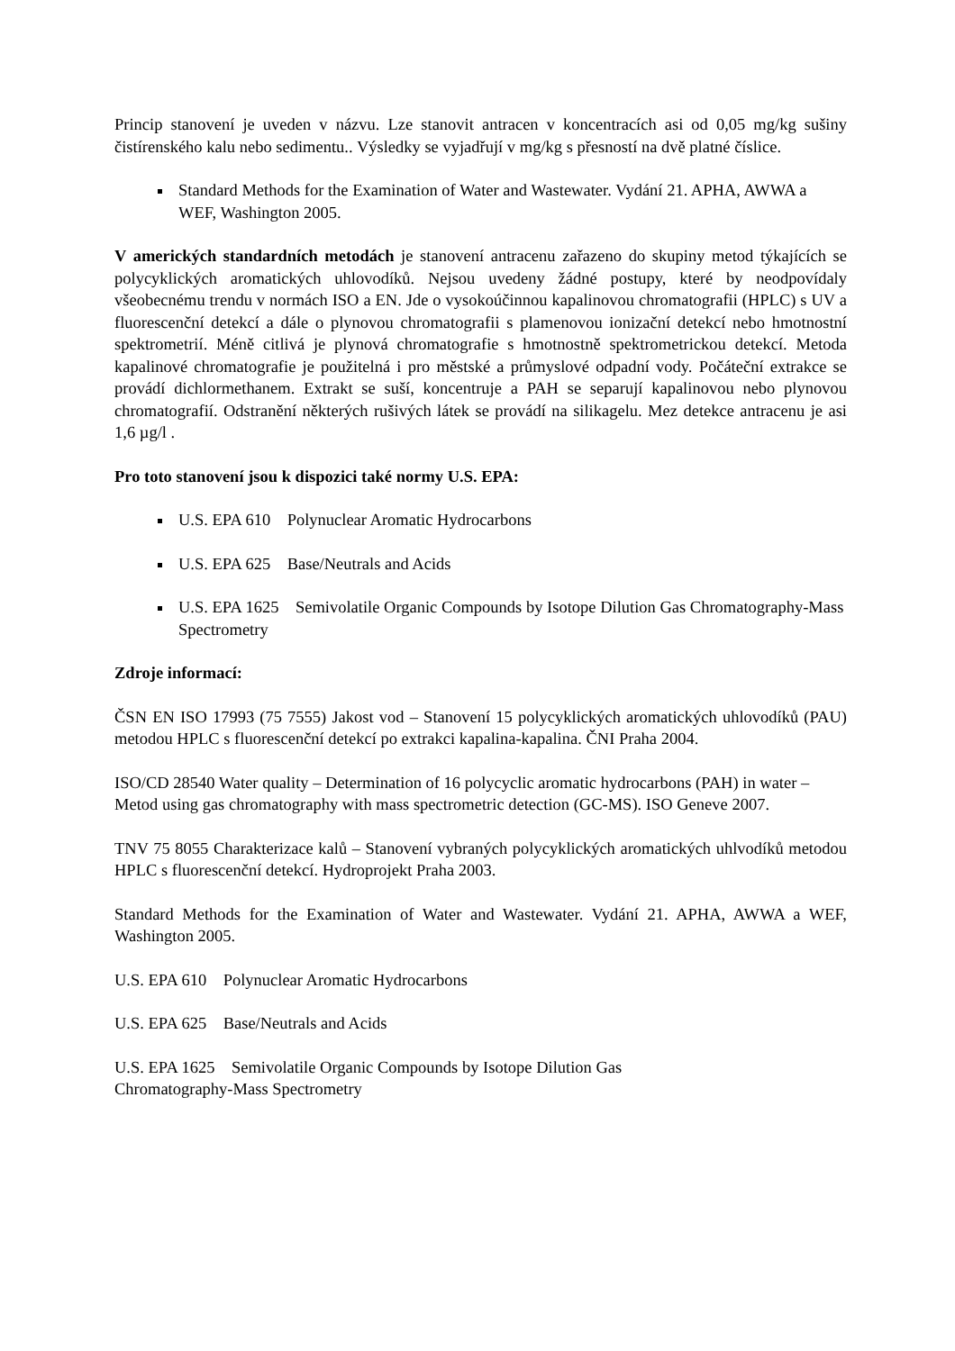Princip stanovení je uveden v názvu. Lze stanovit antracen v koncentracích asi od 0,05 mg/kg sušiny čistírenského kalu nebo sedimentu.. Výsledky se vyjadřují v mg/kg s přesností na dvě platné číslice.
Standard Methods for the Examination of Water and Wastewater. Vydání 21. APHA, AWWA a WEF, Washington 2005.
V amerických standardních metodách je stanovení antracenu zařazeno do skupiny metod týkajících se polycyklických aromatických uhlovodíků. Nejsou uvedeny žádné postupy, které by neodpovídaly všeobecnému trendu v normách ISO a EN. Jde o vysokoúčinnou kapalinovou chromatografii (HPLC) s UV a fluorescenční detekcí a dále o plynovou chromatografii s plamenovou ionizační detekcí nebo hmotnostní spektrometrií. Méně citlivá je plynová chromatografie s hmotnostně spektrometrickou detekcí. Metoda kapalinové chromatografie je použitelná i pro městské a průmyslové odpadní vody. Počáteční extrakce se provádí dichlormethanem. Extrakt se suší, koncentruje a PAH se separují kapalinovou nebo plynovou chromatografií. Odstranění některých rušivých látek se provádí na silikagelu. Mez detekce antracenu je asi 1,6 µg/l .
Pro toto stanovení jsou k dispozici také normy U.S. EPA:
U.S. EPA 610 Polynuclear Aromatic Hydrocarbons
U.S. EPA 625 Base/Neutrals and Acids
U.S. EPA 1625 Semivolatile Organic Compounds by Isotope Dilution Gas Chromatography-Mass Spectrometry
Zdroje informací:
ČSN EN ISO 17993 (75 7555) Jakost vod – Stanovení 15 polycyklických aromatických uhlovodíků (PAU) metodou HPLC s fluorescenční detekcí po extrakci kapalina-kapalina. ČNI Praha 2004.
ISO/CD 28540 Water quality – Determination of 16 polycyclic aromatic hydrocarbons (PAH) in water – Metod using gas chromatography with mass spectrometric detection (GC-MS). ISO Geneve 2007.
TNV 75 8055 Charakterizace kalů – Stanovení vybraných polycyklických aromatických uhlvodíků metodou HPLC s fluorescenční detekcí. Hydroprojekt Praha 2003.
Standard Methods for the Examination of Water and Wastewater. Vydání 21. APHA, AWWA a WEF, Washington 2005.
U.S. EPA 610 Polynuclear Aromatic Hydrocarbons
U.S. EPA 625 Base/Neutrals and Acids
U.S. EPA 1625 Semivolatile Organic Compounds by Isotope Dilution Gas
Chromatography-Mass Spectrometry